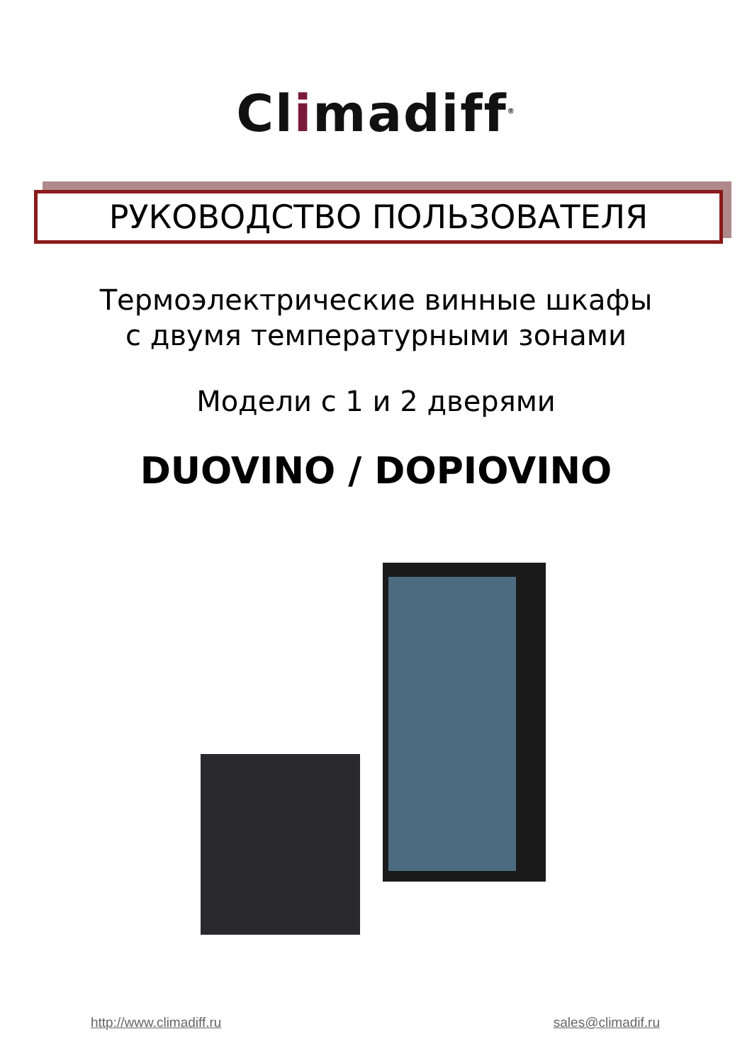Climadiff<sup>®</sup>
РУКОВОДСТВО ПОЛЬЗОВАТЕЛЯ
Термоэлектрические винные шкафы
с двумя температурными зонами
Модели с 1 и 2 дверями
DUOVINO / DOPIOVINO
http://www.climadiff.ru sales@climadif.ru